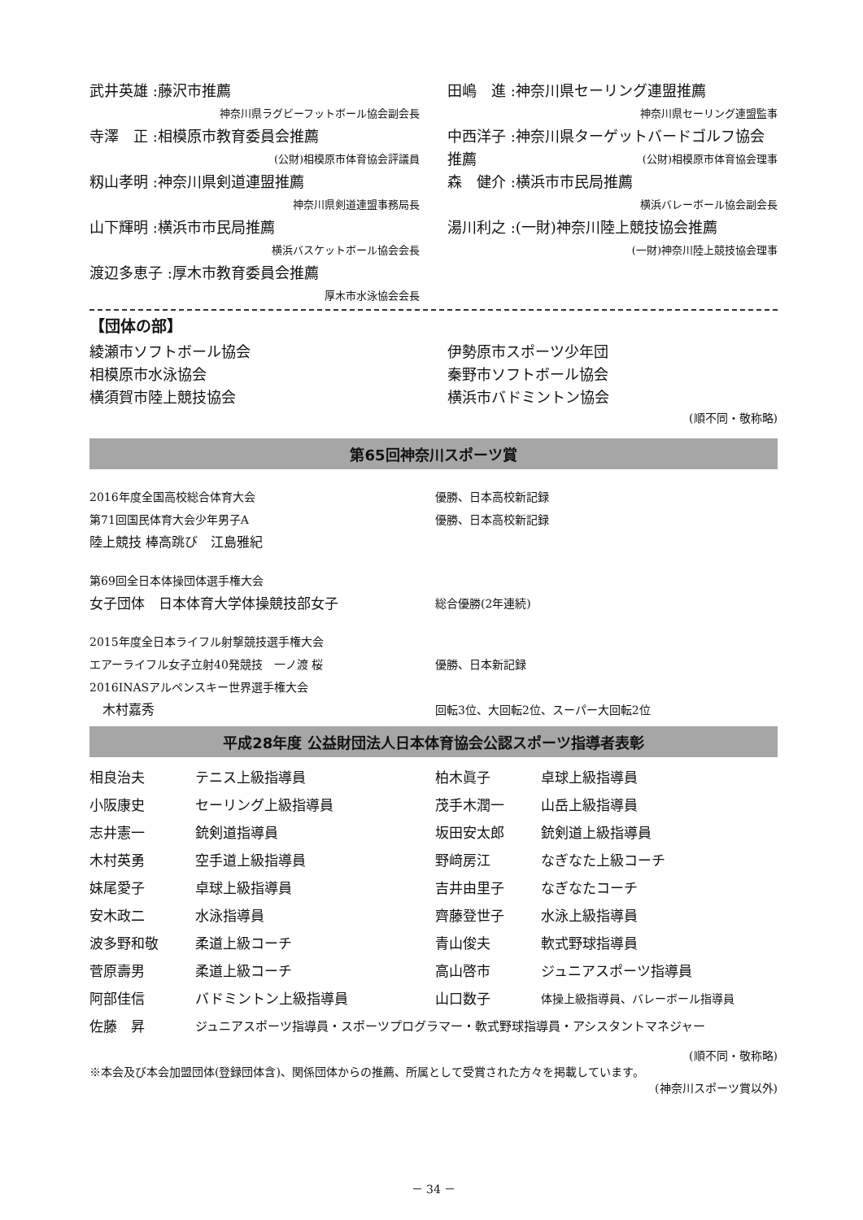武井英雄 :藤沢市推薦
神奈川県ラグビーフットボール協会副会長
寺澤　正 :相模原市教育委員会推薦
(公財)相模原市体育協会評議員
籾山孝明 :神奈川県剣道連盟推薦
神奈川県剣道連盟事務局長
山下輝明 :横浜市市民局推薦
横浜バスケットボール協会会長
渡辺多恵子 :厚木市教育委員会推薦
厚木市水泳協会会長
田嶋　進 :神奈川県セーリング連盟推薦
神奈川県セーリング連盟監事
中西洋子 :神奈川県ターゲットバードゴルフ協会推薦
(公財)相模原市体育協会理事
森　健介 :横浜市市民局推薦
横浜バレーボール協会副会長
湯川利之 :(一財)神奈川陸上競技協会推薦
(一財)神奈川陸上競技協会理事
【団体の部】
綾瀬市ソフトボール協会
相模原市水泳協会
横須賀市陸上競技協会
伊勢原市スポーツ少年団
秦野市ソフトボール協会
横浜市バドミントン協会
(順不同・敬称略)
第65回神奈川スポーツ賞
2016年度全国高校総合体育大会 優勝、日本高校新記録
第71回国民体育大会少年男子A 優勝、日本高校新記録
陸上競技 棒高跳び　江島雅紀
第69回全日本体操団体選手権大会
女子団体　日本体育大学体操競技部女子 総合優勝(2年連続)
2015年度全日本ライフル射撃競技選手権大会
エアーライフル女子立射40発競技　一ノ渡 桜 優勝、日本新記録
2016INASアルペンスキー世界選手権大会
　木村嘉秀 回転3位、大回転2位、スーパー大回転2位
平成28年度 公益財団法人日本体育協会公認スポーツ指導者表彰
相良治夫 テニス上級指導員 柏木眞子 卓球上級指導員
小阪康史 セーリング上級指導員 茂手木潤一 山岳上級指導員
志井憲一 銃剣道指導員 坂田安太郎 銃剣道上級指導員
木村英勇 空手道上級指導員 野﨑房江 なぎなた上級コーチ
妹尾愛子 卓球上級指導員 吉井由里子 なぎなたコーチ
安木政二 水泳指導員 齊藤登世子 水泳上級指導員
波多野和敬 柔道上級コーチ 青山俊夫 軟式野球指導員
菅原壽男 柔道上級コーチ 高山啓市 ジュニアスポーツ指導員
阿部佳信 バドミントン上級指導員 山口数子 体操上級指導員、バレーボール指導員
佐藤　昇 ジュニアスポーツ指導員・スポーツプログラマー・軟式野球指導員・アシスタントマネジャー
(順不同・敬称略)
※本会及び本会加盟団体(登録団体含)、関係団体からの推薦、所属として受賞された方々を掲載しています。
(神奈川スポーツ賞以外)
－ 34 －